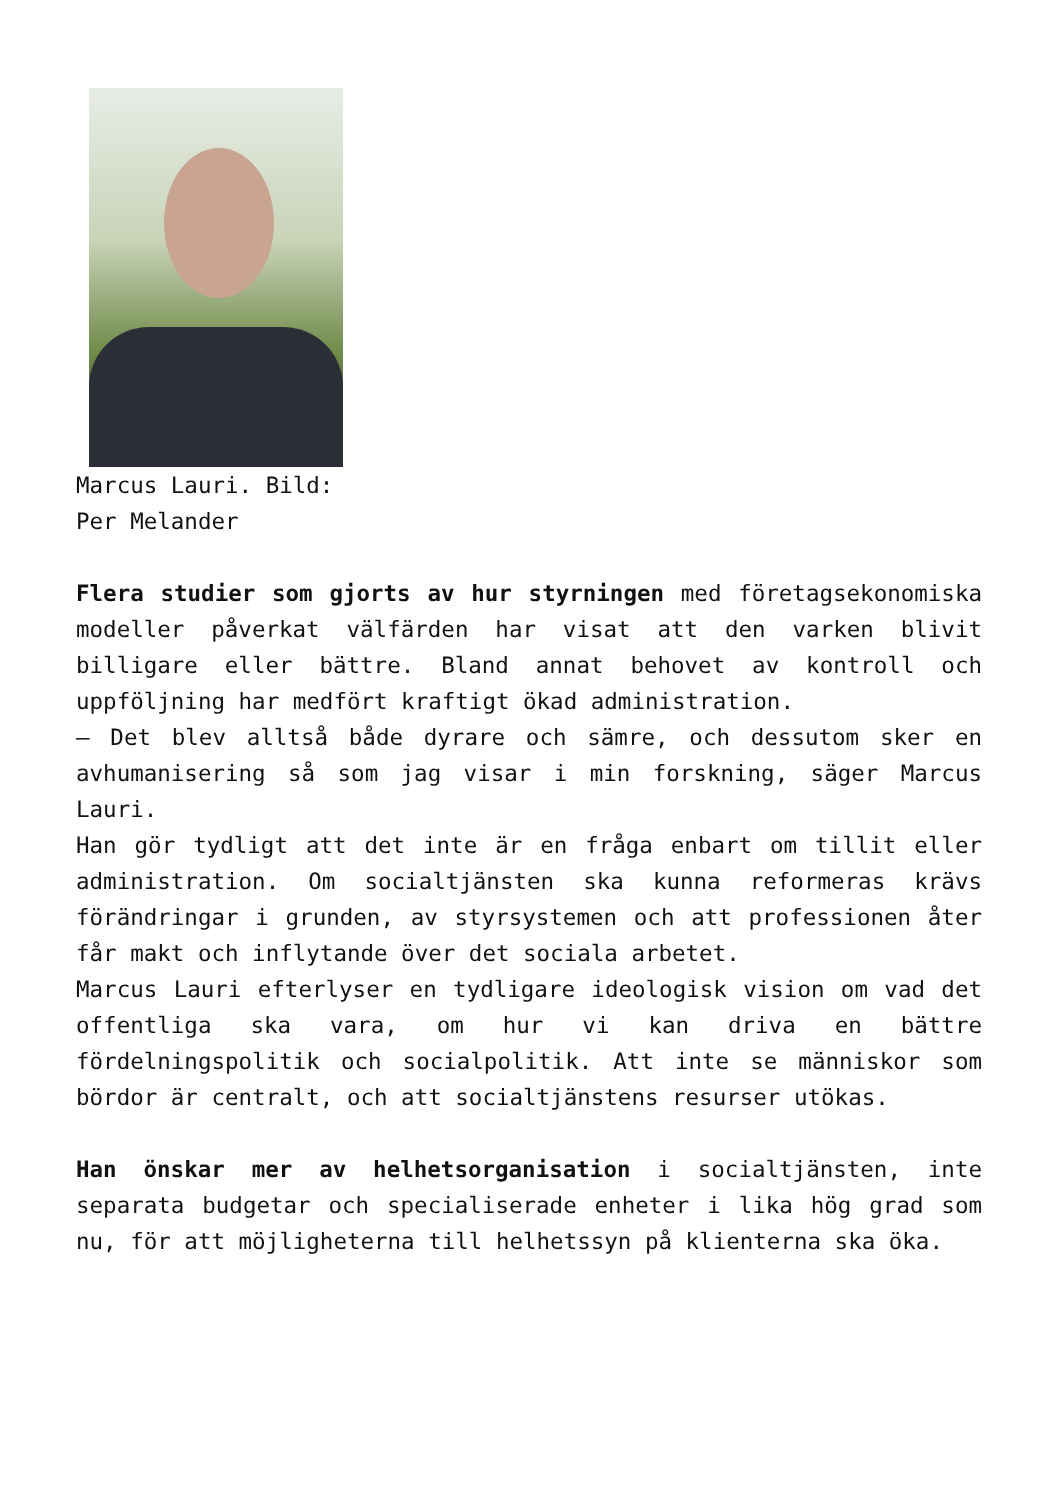Marcus Lauri. Bild:
Per Melander
Flera studier som gjorts av hur styrningen med företagsekonomiska modeller påverkat välfärden har visat att den varken blivit billigare eller bättre. Bland annat behovet av kontroll och uppföljning har medfört kraftigt ökad administration.
– Det blev alltså både dyrare och sämre, och dessutom sker en avhumanisering så som jag visar i min forskning, säger Marcus Lauri.
Han gör tydligt att det inte är en fråga enbart om tillit eller administration. Om socialtjänsten ska kunna reformeras krävs förändringar i grunden, av styrsystemen och att professionen åter får makt och inflytande över det sociala arbetet.
Marcus Lauri efterlyser en tydligare ideologisk vision om vad det offentliga ska vara, om hur vi kan driva en bättre fördelningspolitik och socialpolitik. Att inte se människor som bördor är centralt, och att socialtjänstens resurser utökas.
Han önskar mer av helhetsorganisation i socialtjänsten, inte separata budgetar och specialiserade enheter i lika hög grad som nu, för att möjligheterna till helhetssyn på klienterna ska öka.